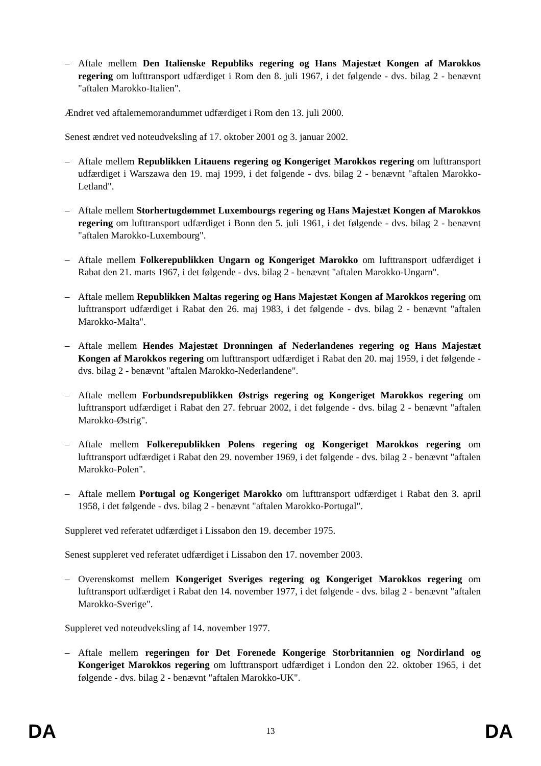– Aftale mellem Den Italienske Republiks regering og Hans Majestæt Kongen af Marokkos regering om lufttransport udfærdiget i Rom den 8. juli 1967, i det følgende - dvs. bilag 2 - benævnt "aftalen Marokko-Italien".
Ændret ved aftalememorandummet udfærdiget i Rom den 13. juli 2000.
Senest ændret ved noteudveksling af 17. oktober 2001 og 3. januar 2002.
– Aftale mellem Republikken Litauens regering og Kongeriget Marokkos regering om lufttransport udfærdiget i Warszawa den 19. maj 1999, i det følgende - dvs. bilag 2 - benævnt "aftalen Marokko-Letland".
– Aftale mellem Storhertugdømmet Luxembourgs regering og Hans Majestæt Kongen af Marokkos regering om lufttransport udfærdiget i Bonn den 5. juli 1961, i det følgende - dvs. bilag 2 - benævnt "aftalen Marokko-Luxembourg".
– Aftale mellem Folkerepublikken Ungarn og Kongeriget Marokko om lufttransport udfærdiget i Rabat den 21. marts 1967, i det følgende - dvs. bilag 2 - benævnt "aftalen Marokko-Ungarn".
– Aftale mellem Republikken Maltas regering og Hans Majestæt Kongen af Marokkos regering om lufttransport udfærdiget i Rabat den 26. maj 1983, i det følgende - dvs. bilag 2 - benævnt "aftalen Marokko-Malta".
– Aftale mellem Hendes Majestæt Dronningen af Nederlandenes regering og Hans Majestæt Kongen af Marokkos regering om lufttransport udfærdiget i Rabat den 20. maj 1959, i det følgende - dvs. bilag 2 - benævnt "aftalen Marokko-Nederlandene".
– Aftale mellem Forbundsrepublikken Østrigs regering og Kongeriget Marokkos regering om lufttransport udfærdiget i Rabat den 27. februar 2002, i det følgende - dvs. bilag 2 - benævnt "aftalen Marokko-Østrig".
– Aftale mellem Folkerepublikken Polens regering og Kongeriget Marokkos regering om lufttransport udfærdiget i Rabat den 29. november 1969, i det følgende - dvs. bilag 2 - benævnt "aftalen Marokko-Polen".
– Aftale mellem Portugal og Kongeriget Marokko om lufttransport udfærdiget i Rabat den 3. april 1958, i det følgende - dvs. bilag 2 - benævnt "aftalen Marokko-Portugal".
Suppleret ved referatet udfærdiget i Lissabon den 19. december 1975.
Senest suppleret ved referatet udfærdiget i Lissabon den 17. november 2003.
– Overenskomst mellem Kongeriget Sveriges regering og Kongeriget Marokkos regering om lufttransport udfærdiget i Rabat den 14. november 1977, i det følgende - dvs. bilag 2 - benævnt "aftalen Marokko-Sverige".
Suppleret ved noteudveksling af 14. november 1977.
– Aftale mellem regeringen for Det Forenede Kongerige Storbritannien og Nordirland og Kongeriget Marokkos regering om lufttransport udfærdiget i London den 22. oktober 1965, i det følgende - dvs. bilag 2 - benævnt "aftalen Marokko-UK".
DA 13 DA